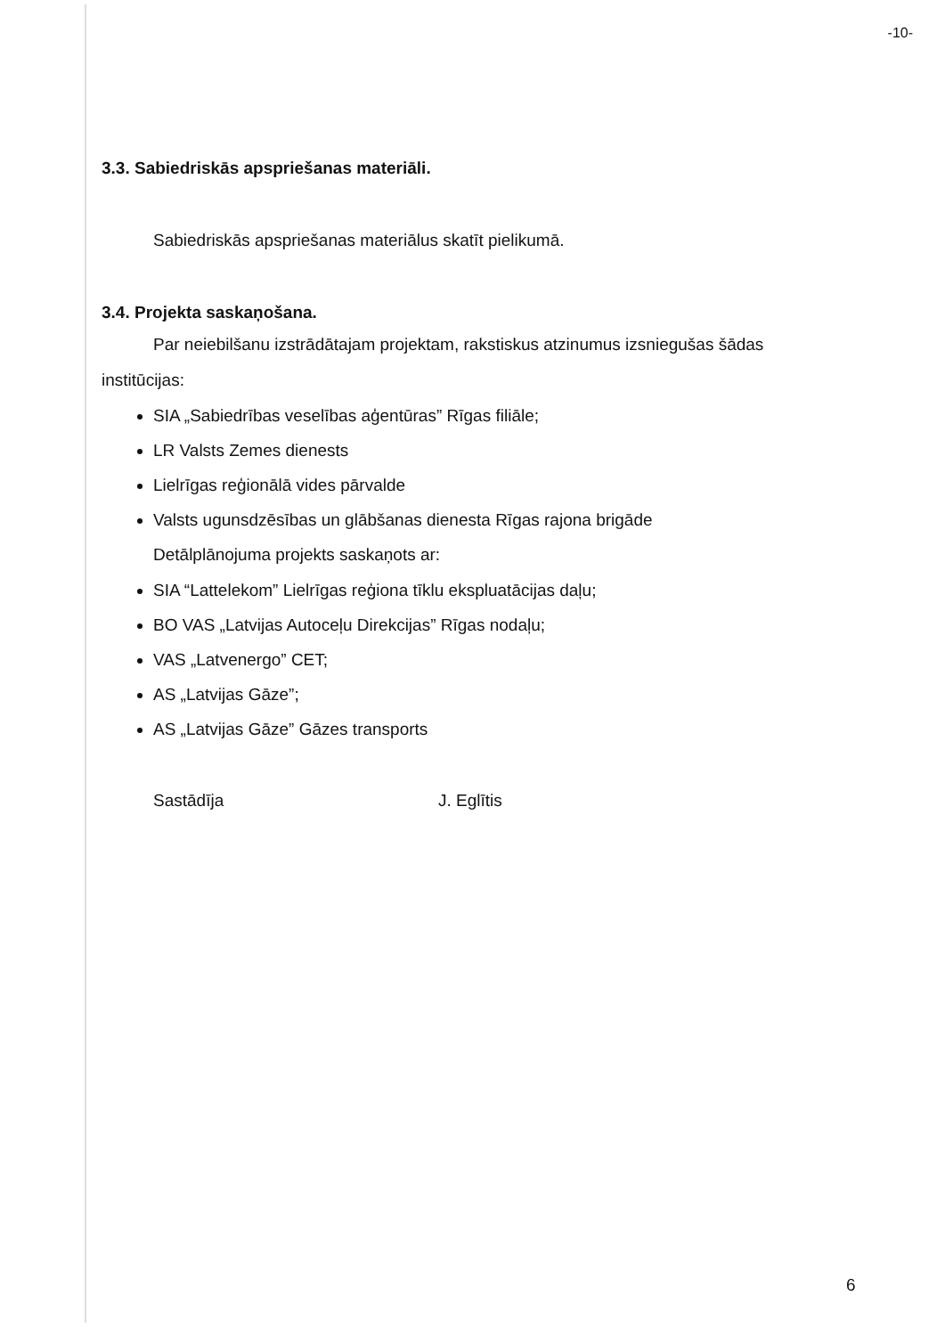-10-
3.3. Sabiedriskās apspriešanas materiāli.
Sabiedriskās apspriešanas materiālus skatīt pielikumā.
3.4. Projekta saskaņošana.
Par neiebilšanu izstrādātajam projektam, rakstiskus atzinumus izsniegušas šādas
institūcijas:
SIA „Sabiedrības veselības aģentūras” Rīgas filiāle;
LR Valsts Zemes dienests
Lielrīgas reģionālā vides pārvalde
Valsts ugunsdzēsības un glābšanas dienesta Rīgas rajona brigāde
Detālplānojuma projekts saskaņots ar:
SIA “Lattelekom” Lielrīgas reģiona tīklu ekspluatācijas daļu;
BO VAS „Latvijas Autoceļu Direkcijas” Rīgas nodaļu;
VAS „Latvenergo” CET;
AS „Latvijas Gāze”;
AS „Latvijas Gāze” Gāzes transports
Sastādīja J. Eglītis
6